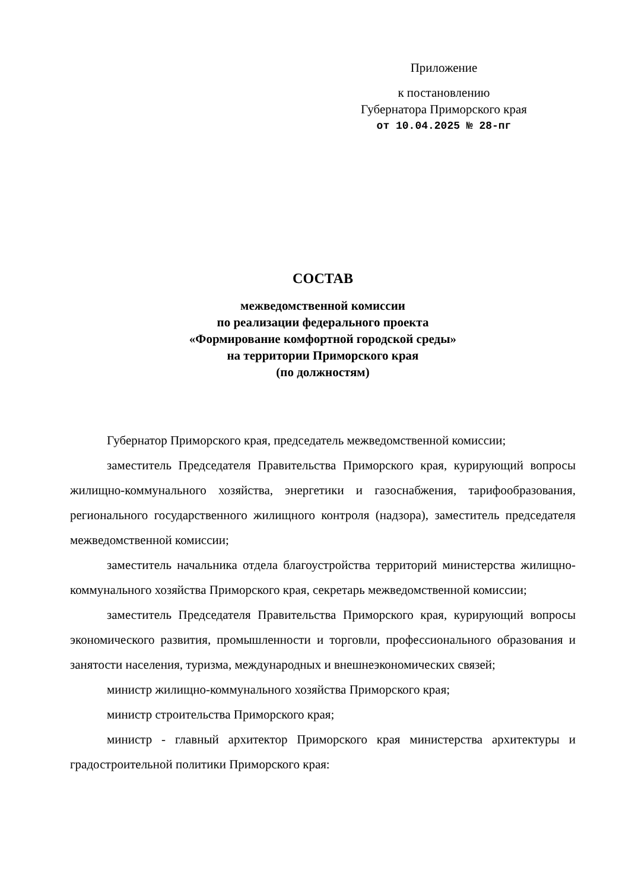Приложение
к постановлению
Губернатора Приморского края
от 10.04.2025 № 28-пг
СОСТАВ
межведомственной комиссии
по реализации федерального проекта
«Формирование комфортной городской среды»
на территории Приморского края
(по должностям)
Губернатор Приморского края, председатель межведомственной комиссии;
заместитель Председателя Правительства Приморского края, курирующий вопросы жилищно-коммунального хозяйства, энергетики и газоснабжения, тарифообразования, регионального государственного жилищного контроля (надзора), заместитель председателя межведомственной комиссии;
заместитель начальника отдела благоустройства территорий министерства жилищно-коммунального хозяйства Приморского края, секретарь межведомственной комиссии;
заместитель Председателя Правительства Приморского края, курирующий вопросы экономического развития, промышленности и торговли, профессионального образования и занятости населения, туризма, международных и внешнеэкономических связей;
министр жилищно-коммунального хозяйства Приморского края;
министр строительства Приморского края;
министр - главный архитектор Приморского края министерства архитектуры и градостроительной политики Приморского края: